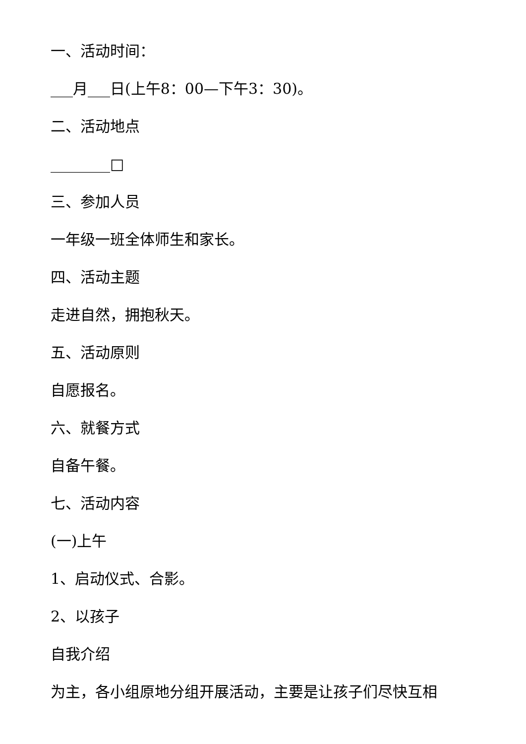一、活动时间：
___月___日(上午8：00—下午3：30)。
二、活动地点
________□
三、参加人员
一年级一班全体师生和家长。
四、活动主题
走进自然，拥抱秋天。
五、活动原则
自愿报名。
六、就餐方式
自备午餐。
七、活动内容
(一)上午
1、启动仪式、合影。
2、以孩子
自我介绍
为主，各小组原地分组开展活动，主要是让孩子们尽快互相